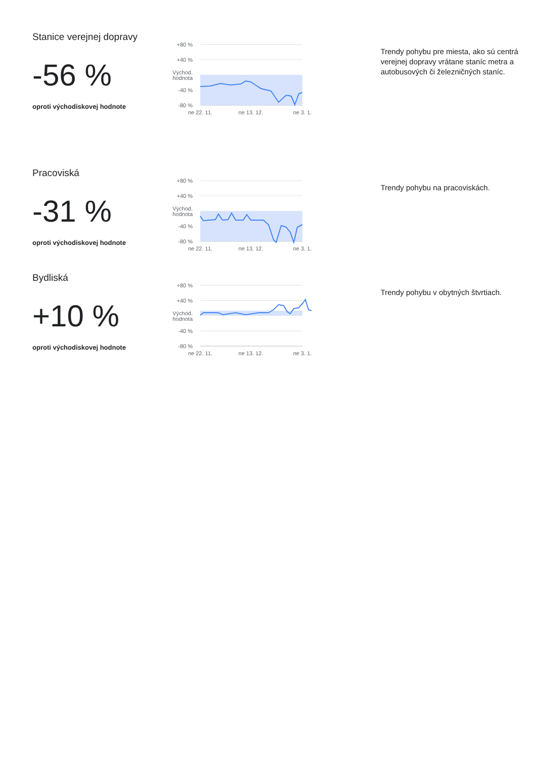Stanice verejnej dopravy
-56 %
oproti východiskovej hodnote
+80 %
+40 %
Východ.
hodnota
-40 %
-80 %
ne 22. 11.
ne 13. 12.
ne 3. 1.
Trendy pohybu pre miesta, ako sú centrá verejnej dopravy vrátane staníc metra a autobusových či železničných staníc.
Pracoviská
-31 %
oproti východiskovej hodnote
+80 %
+40 %
Východ.
hodnota
-40 %
-80 %
ne 22. 11.
ne 13. 12.
ne 3. 1.
Trendy pohybu na pracoviskách.
Bydliská
+10 %
oproti východiskovej hodnote
+80 %
+40 %
Východ.
hodnota
-40 %
-80 %
ne 22. 11.
ne 13. 12.
ne 3. 1.
Trendy pohybu v obytných štvrtiach.